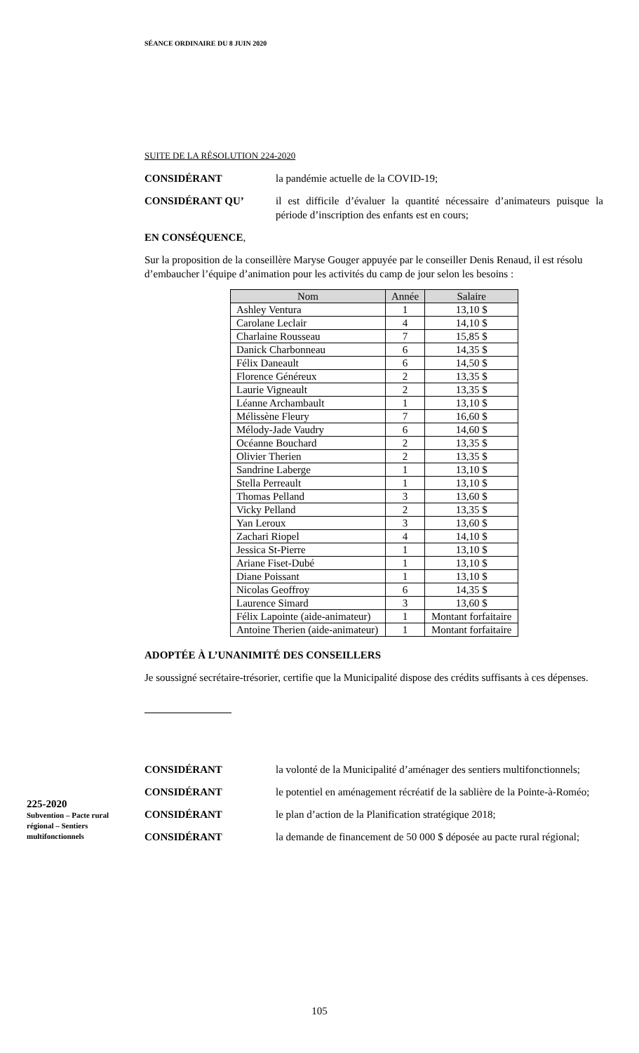SÉANCE ORDINAIRE DU 8 JUIN 2020
SUITE DE LA RÉSOLUTION 224-2020
CONSIDÉRANT la pandémie actuelle de la COVID-19;
CONSIDÉRANT QU’ il est difficile d’évaluer la quantité nécessaire d’animateurs puisque la période d’inscription des enfants est en cours;
EN CONSÉQUENCE,
Sur la proposition de la conseillère Maryse Gouger appuyée par le conseiller Denis Renaud, il est résolu d’embaucher l’équipe d’animation pour les activités du camp de jour selon les besoins :
| Nom | Année | Salaire |
| --- | --- | --- |
| Ashley Ventura | 1 | 13,10 $ |
| Carolane Leclair | 4 | 14,10 $ |
| Charlaine Rousseau | 7 | 15,85 $ |
| Danick Charbonneau | 6 | 14,35 $ |
| Félix Daneault | 6 | 14,50 $ |
| Florence Généreux | 2 | 13,35 $ |
| Laurie Vigneault | 2 | 13,35 $ |
| Léanne Archambault | 1 | 13,10 $ |
| Mélissène Fleury | 7 | 16,60 $ |
| Mélody-Jade Vaudry | 6 | 14,60 $ |
| Océanne Bouchard | 2 | 13,35 $ |
| Olivier Therien | 2 | 13,35 $ |
| Sandrine Laberge | 1 | 13,10 $ |
| Stella Perreault | 1 | 13,10 $ |
| Thomas Pelland | 3 | 13,60 $ |
| Vicky Pelland | 2 | 13,35 $ |
| Yan Leroux | 3 | 13,60 $ |
| Zachari Riopel | 4 | 14,10 $ |
| Jessica St-Pierre | 1 | 13,10 $ |
| Ariane Fiset-Dubé | 1 | 13,10 $ |
| Diane Poissant | 1 | 13,10 $ |
| Nicolas Geoffroy | 6 | 14,35 $ |
| Laurence Simard | 3 | 13,60 $ |
| Félix Lapointe (aide-animateur) | 1 | Montant forfaitaire |
| Antoine Therien (aide-animateur) | 1 | Montant forfaitaire |
ADOPTÉE À L’UNANIMITÉ DES CONSEILLERS
Je soussigné secrétaire-trésorier, certifie que la Municipalité dispose des crédits suffisants à ces dépenses.
CONSIDÉRANT la volonté de la Municipalité d’aménager des sentiers multifonctionnels;
CONSIDÉRANT le potentiel en aménagement récréatif de la sablière de la Pointe-à-Roméo;
CONSIDÉRANT le plan d’action de la Planification stratégique 2018;
CONSIDÉRANT la demande de financement de 50 000 $ déposée au pacte rural régional;
225-2020
Subvention – Pacte rural régional – Sentiers multifonctionnels
105